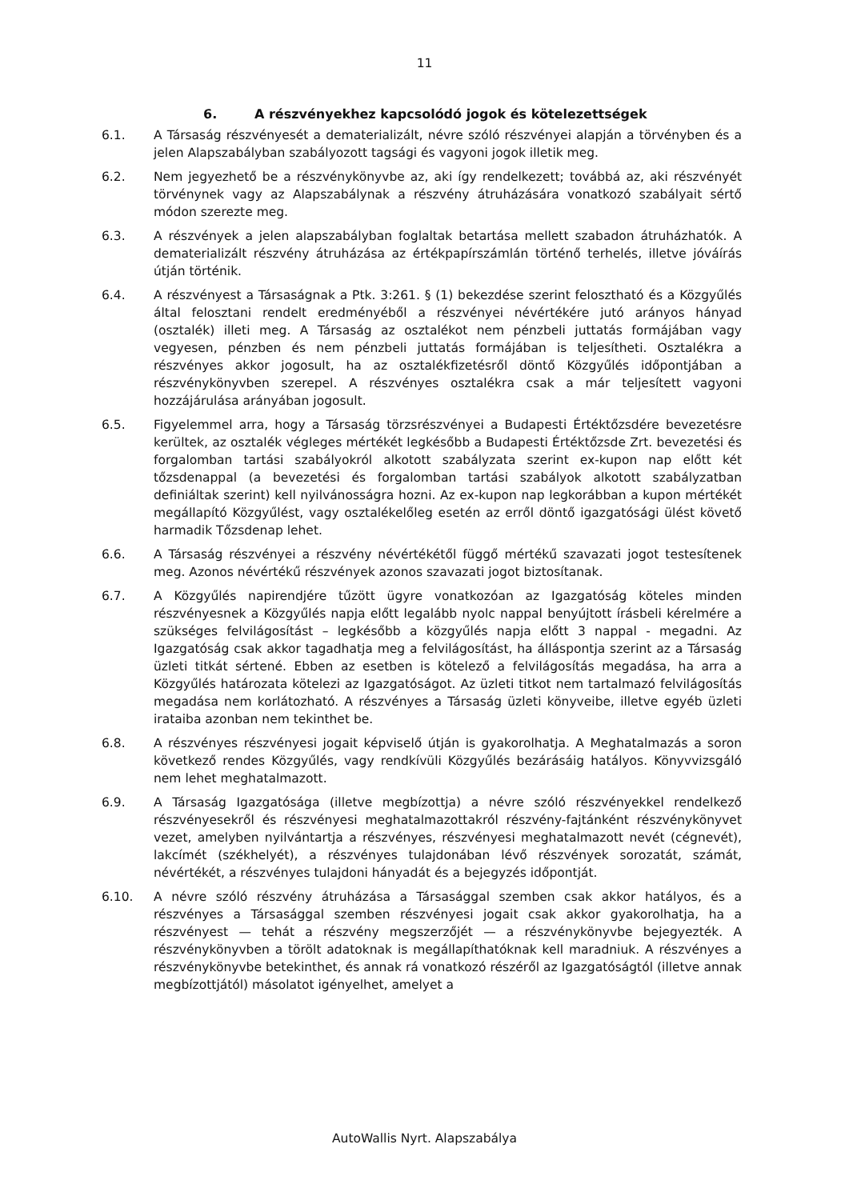11
6. A részvényekhez kapcsolódó jogok és kötelezettségek
6.1. A Társaság részvényesét a dematerializált, névre szóló részvényei alapján a törvényben és a jelen Alapszabályban szabályozott tagsági és vagyoni jogok illetik meg.
6.2. Nem jegyezhető be a részvénykönyvbe az, aki így rendelkezett; továbbá az, aki részvényét törvénynek vagy az Alapszabálynak a részvény átruházására vonatkozó szabályait sértő módon szerezte meg.
6.3. A részvények a jelen alapszabályban foglaltak betartása mellett szabadon átruházhatók. A dematerializált részvény átruházása az értékpapírszámlán történő terhelés, illetve jóváírás útján történik.
6.4. A részvényest a Társaságnak a Ptk. 3:261. § (1) bekezdése szerint felosztható és a Közgyűlés által felosztani rendelt eredményéből a részvényei névértékére jutó arányos hányad (osztalék) illeti meg. A Társaság az osztalékot nem pénzbeli juttatás formájában vagy vegyesen, pénzben és nem pénzbeli juttatás formájában is teljesítheti. Osztalékra a részvényes akkor jogosult, ha az osztalékfizetésről döntő Közgyűlés időpontjában a részvénykönyvben szerepel. A részvényes osztalékra csak a már teljesített vagyoni hozzájárulása arányában jogosult.
6.5. Figyelemmel arra, hogy a Társaság törzsrészvényei a Budapesti Értéktőzsdére bevezetésre kerültek, az osztalék végleges mértékét legkésőbb a Budapesti Értéktőzsde Zrt. bevezetési és forgalomban tartási szabályokról alkotott szabályzata szerint ex-kupon nap előtt két tőzsdenappal (a bevezetési és forgalomban tartási szabályok alkotott szabályzatban definiáltak szerint) kell nyilvánosságra hozni. Az ex-kupon nap legkorábban a kupon mértékét megállapító Közgyűlést, vagy osztalékelőleg esetén az erről döntő igazgatósági ülést követő harmadik Tőzsdenap lehet.
6.6. A Társaság részvényei a részvény névértékétől függő mértékű szavazati jogot testesítenek meg. Azonos névértékű részvények azonos szavazati jogot biztosítanak.
6.7. A Közgyűlés napirendjére tűzött ügyre vonatkozóan az Igazgatóság köteles minden részvényesnek a Közgyűlés napja előtt legalább nyolc nappal benyújtott írásbeli kérelmére a szükséges felvilágosítást – legkésőbb a közgyűlés napja előtt 3 nappal - megadni. Az Igazgatóság csak akkor tagadhatja meg a felvilágosítást, ha álláspontja szerint az a Társaság üzleti titkát sértené. Ebben az esetben is kötelező a felvilágosítás megadása, ha arra a Közgyűlés határozata kötelezi az Igazgatóságot. Az üzleti titkot nem tartalmazó felvilágosítás megadása nem korlátozható. A részvényes a Társaság üzleti könyveibe, illetve egyéb üzleti irataiba azonban nem tekinthet be.
6.8. A részvényes részvényesi jogait képviselő útján is gyakorolhatja. A Meghatalmazás a soron következő rendes Közgyűlés, vagy rendkívüli Közgyűlés bezárásáig hatályos. Könyvvizsgáló nem lehet meghatalmazott.
6.9. A Társaság Igazgatósága (illetve megbízottja) a névre szóló részvényekkel rendelkező részvényesekről és részvényesi meghatalmazottakról részvény-fajtánként részvénykönyvet vezet, amelyben nyilvántartja a részvényes, részvényesi meghatalmazott nevét (cégnevét), lakcímét (székhelyét), a részvényes tulajdonában lévő részvények sorozatát, számát, névértékét, a részvényes tulajdoni hányadát és a bejegyzés időpontját.
6.10. A névre szóló részvény átruházása a Társasággal szemben csak akkor hatályos, és a részvényes a Társasággal szemben részvényesi jogait csak akkor gyakorolhatja, ha a részvényest — tehát a részvény megszerzőjét — a részvénykönyvbe bejegyezték. A részvénykönyvben a törölt adatoknak is megállapíthatóknak kell maradniuk. A részvényes a részvénykönyvbe betekinthet, és annak rá vonatkozó részéről az Igazgatóságtól (illetve annak megbízottjától) másolatot igényelhet, amelyet a
AutoWallis Nyrt. Alapszabálya